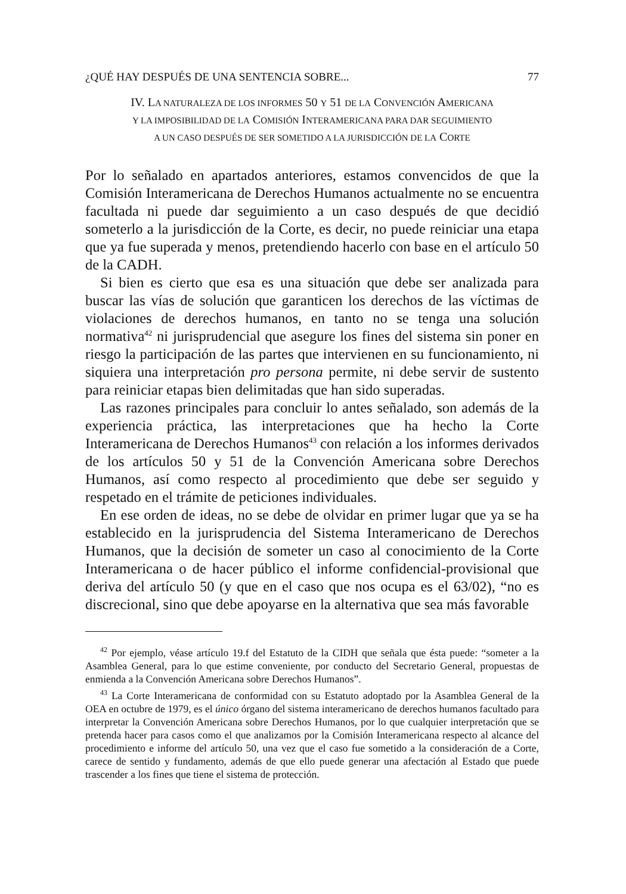¿QUÉ HAY DESPUÉS DE UNA SENTENCIA SOBRE... 77
IV. LA NATURALEZA DE LOS INFORMES 50 Y 51 DE LA CONVENCIÓN AMERICANA
Y LA IMPOSIBILIDAD DE LA COMISIÓN INTERAMERICANA PARA DAR SEGUIMIENTO
A UN CASO DESPUÉS DE SER SOMETIDO A LA JURISDICCIÓN DE LA CORTE
Por lo señalado en apartados anteriores, estamos convencidos de que la Comisión Interamericana de Derechos Humanos actualmente no se encuentra facultada ni puede dar seguimiento a un caso después de que decidió someterlo a la jurisdicción de la Corte, es decir, no puede reiniciar una etapa que ya fue superada y menos, pretendiendo hacerlo con base en el artículo 50 de la CADH.
Si bien es cierto que esa es una situación que debe ser analizada para buscar las vías de solución que garanticen los derechos de las víctimas de violaciones de derechos humanos, en tanto no se tenga una solución normativa<sup>42</sup> ni jurisprudencial que asegure los fines del sistema sin poner en riesgo la participación de las partes que intervienen en su funcionamiento, ni siquiera una interpretación pro persona permite, ni debe servir de sustento para reiniciar etapas bien delimitadas que han sido superadas.
Las razones principales para concluir lo antes señalado, son además de la experiencia práctica, las interpretaciones que ha hecho la Corte Interamericana de Derechos Humanos<sup>43</sup> con relación a los informes derivados de los artículos 50 y 51 de la Convención Americana sobre Derechos Humanos, así como respecto al procedimiento que debe ser seguido y respetado en el trámite de peticiones individuales.
En ese orden de ideas, no se debe de olvidar en primer lugar que ya se ha establecido en la jurisprudencia del Sistema Interamericano de Derechos Humanos, que la decisión de someter un caso al conocimiento de la Corte Interamericana o de hacer público el informe confidencial-provisional que deriva del artículo 50 (y que en el caso que nos ocupa es el 63/02), “no es discrecional, sino que debe apoyarse en la alternativa que sea más favorable
<sup>42</sup> Por ejemplo, véase artículo 19.f del Estatuto de la CIDH que señala que ésta puede: “someter a la Asamblea General, para lo que estime conveniente, por conducto del Secretario General, propuestas de enmienda a la Convención Americana sobre Derechos Humanos”.
<sup>43</sup> La Corte Interamericana de conformidad con su Estatuto adoptado por la Asamblea General de la OEA en octubre de 1979, es el único órgano del sistema interamericano de derechos humanos facultado para interpretar la Convención Americana sobre Derechos Humanos, por lo que cualquier interpretación que se pretenda hacer para casos como el que analizamos por la Comisión Interamericana respecto al alcance del procedimiento e informe del artículo 50, una vez que el caso fue sometido a la consideración de a Corte, carece de sentido y fundamento, además de que ello puede generar una afectación al Estado que puede trascender a los fines que tiene el sistema de protección.